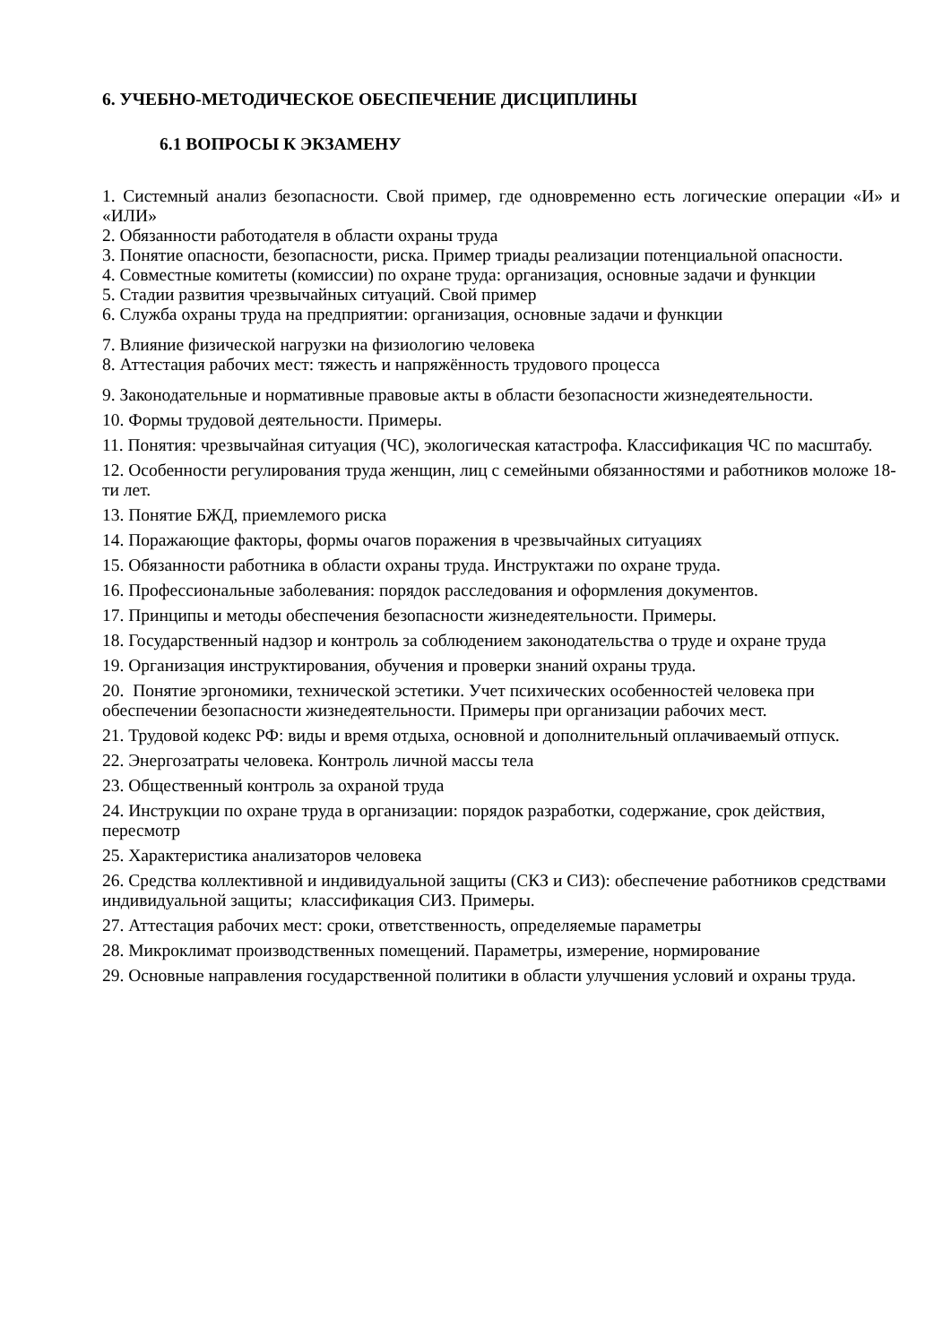6. УЧЕБНО-МЕТОДИЧЕСКОЕ ОБЕСПЕЧЕНИЕ ДИСЦИПЛИНЫ
6.1 ВОПРОСЫ К ЭКЗАМЕНУ
1. Системный анализ безопасности. Свой пример, где одновременно есть логические операции «И» и «ИЛИ»
2. Обязанности работодателя в области охраны труда
3. Понятие опасности, безопасности, риска. Пример триады реализации потенциальной опасности.
4. Совместные комитеты (комиссии) по охране труда: организация, основные задачи и функции
5. Стадии развития чрезвычайных ситуаций. Свой пример
6. Служба охраны труда на предприятии: организация, основные задачи и функции
7. Влияние физической нагрузки на физиологию человека
8. Аттестация рабочих мест: тяжесть и напряжённость трудового процесса
9. Законодательные и нормативные правовые акты в области безопасности жизнедеятельности.
10. Формы трудовой деятельности. Примеры.
11. Понятия: чрезвычайная ситуация (ЧС), экологическая катастрофа. Классификация ЧС по масштабу.
12. Особенности регулирования труда женщин, лиц с семейными обязанностями и работников моложе 18-ти лет.
13. Понятие БЖД, приемлемого риска
14. Поражающие факторы, формы очагов поражения в чрезвычайных ситуациях
15. Обязанности работника в области охраны труда. Инструктажи по охране труда.
16. Профессиональные заболевания: порядок расследования и оформления документов.
17. Принципы и методы обеспечения безопасности жизнедеятельности. Примеры.
18. Государственный надзор и контроль за соблюдением законодательства о труде и охране труда
19. Организация инструктирования, обучения и проверки знаний охраны труда.
20. Понятие эргономики, технической эстетики. Учет психических особенностей человека при обеспечении безопасности жизнедеятельности. Примеры при организации рабочих мест.
21. Трудовой кодекс РФ: виды и время отдыха, основной и дополнительный оплачиваемый отпуск.
22. Энергозатраты человека. Контроль личной массы тела
23. Общественный контроль за охраной труда
24. Инструкции по охране труда в организации: порядок разработки, содержание, срок действия, пересмотр
25. Характеристика анализаторов человека
26. Средства коллективной и индивидуальной защиты (СКЗ и СИЗ): обеспечение работников средствами индивидуальной защиты; классификация СИЗ. Примеры.
27. Аттестация рабочих мест: сроки, ответственность, определяемые параметры
28. Микроклимат производственных помещений. Параметры, измерение, нормирование
29. Основные направления государственной политики в области улучшения условий и охраны труда.